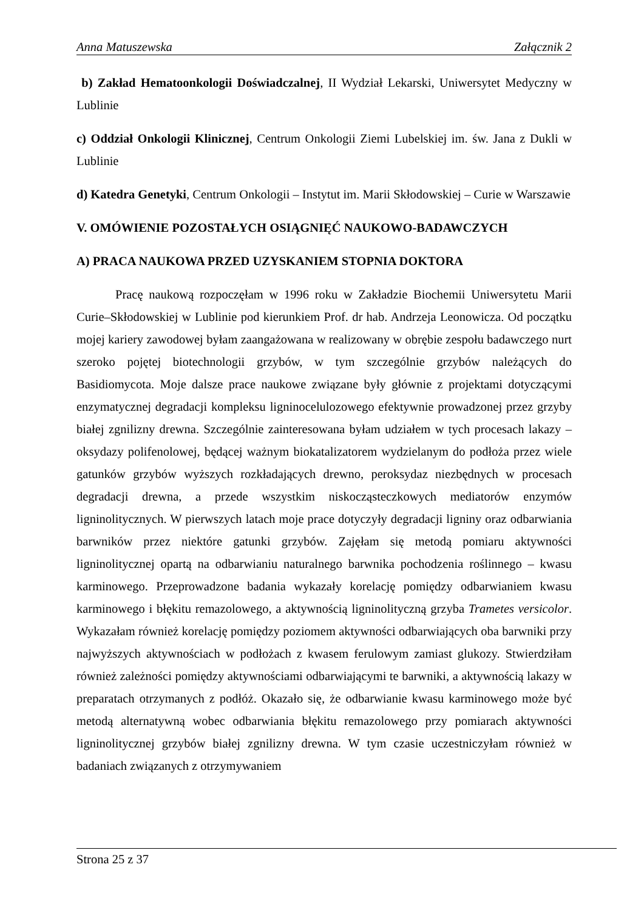Anna Matuszewska Załącznik 2
b) Zakład Hematoonkologii Doświadczalnej, II Wydział Lekarski, Uniwersytet Medyczny w Lublinie
c) Oddział Onkologii Klinicznej, Centrum Onkologii Ziemi Lubelskiej im. św. Jana z Dukli w Lublinie
d) Katedra Genetyki, Centrum Onkologii – Instytut im. Marii Skłodowskiej – Curie w Warszawie
V. OMÓWIENIE POZOSTAŁYCH OSIĄGNIĘĆ NAUKOWO-BADAWCZYCH
A) PRACA NAUKOWA PRZED UZYSKANIEM STOPNIA DOKTORA
Pracę naukową rozpoczęłam w 1996 roku w Zakładzie Biochemii Uniwersytetu Marii Curie–Skłodowskiej w Lublinie pod kierunkiem Prof. dr hab. Andrzeja Leonowicza. Od początku mojej kariery zawodowej byłam zaangażowana w realizowany w obrębie zespołu badawczego nurt szeroko pojętej biotechnologii grzybów, w tym szczególnie grzybów należących do Basidiomycota. Moje dalsze prace naukowe związane były głównie z projektami dotyczącymi enzymatycznej degradacji kompleksu ligninocelulozowego efektywnie prowadzonej przez grzyby białej zgnilizny drewna. Szczególnie zainteresowana byłam udziałem w tych procesach lakazy – oksydazy polifenolowej, będącej ważnym biokatalizatorem wydzielanym do podłoża przez wiele gatunków grzybów wyższych rozkładających drewno, peroksydaz niezbędnych w procesach degradacji drewna, a przede wszystkim niskocząsteczkowych mediatorów enzymów ligninolitycznych. W pierwszych latach moje prace dotyczyły degradacji ligniny oraz odbarwiania barwników przez niektóre gatunki grzybów. Zajęłam się metodą pomiaru aktywności ligninolitycznej opartą na odbarwianiu naturalnego barwnika pochodzenia roślinnego – kwasu karminowego. Przeprowadzone badania wykazały korelację pomiędzy odbarwianiem kwasu karminowego i błękitu remazolowego, a aktywnością ligninolityczną grzyba Trametes versicolor. Wykazałam również korelację pomiędzy poziomem aktywności odbarwiających oba barwniki przy najwyższych aktywnościach w podłożach z kwasem ferulowym zamiast glukozy. Stwierdziłam również zależności pomiędzy aktywnościami odbarwiającymi te barwniki, a aktywnością lakazy w preparatach otrzymanych z podłóż. Okazało się, że odbarwianie kwasu karminowego może być metodą alternatywną wobec odbarwiania błękitu remazolowego przy pomiarach aktywności ligninolitycznej grzybów białej zgnilizny drewna. W tym czasie uczestniczyłam również w badaniach związanych z otrzymywaniem
Strona 25 z 37